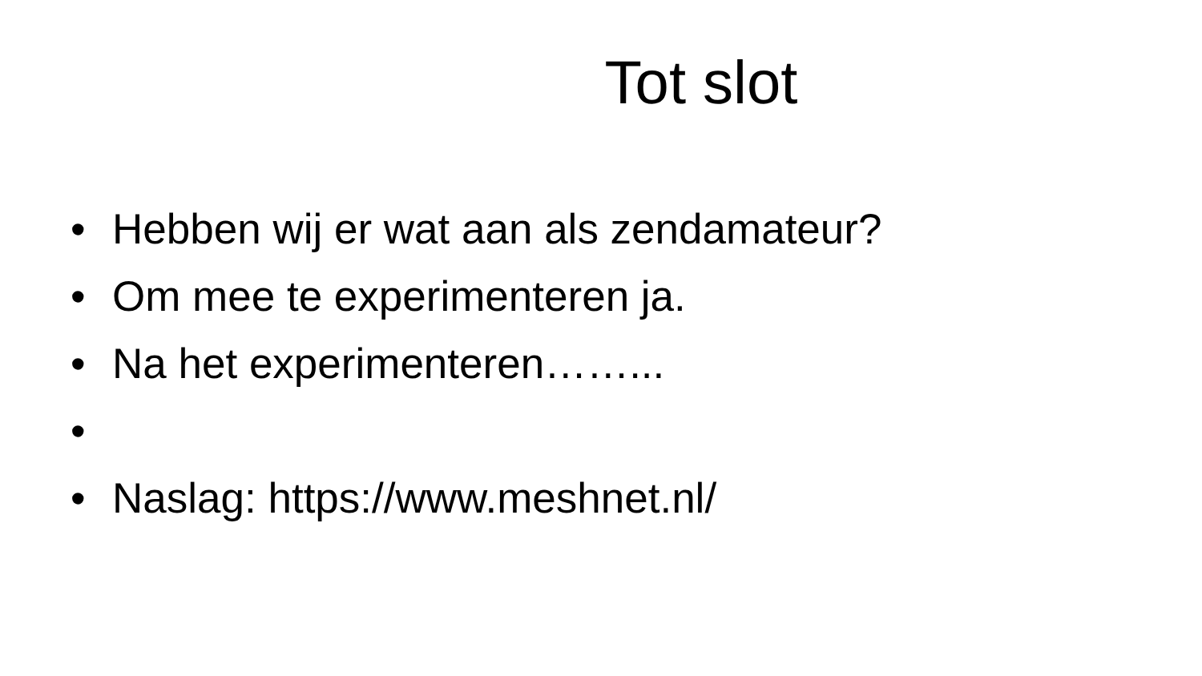Tot slot
• Hebben wij er wat aan als zendamateur?
• Om mee te experimenteren ja.
• Na het experimenteren……...
•
• Naslag: https://www.meshnet.nl/